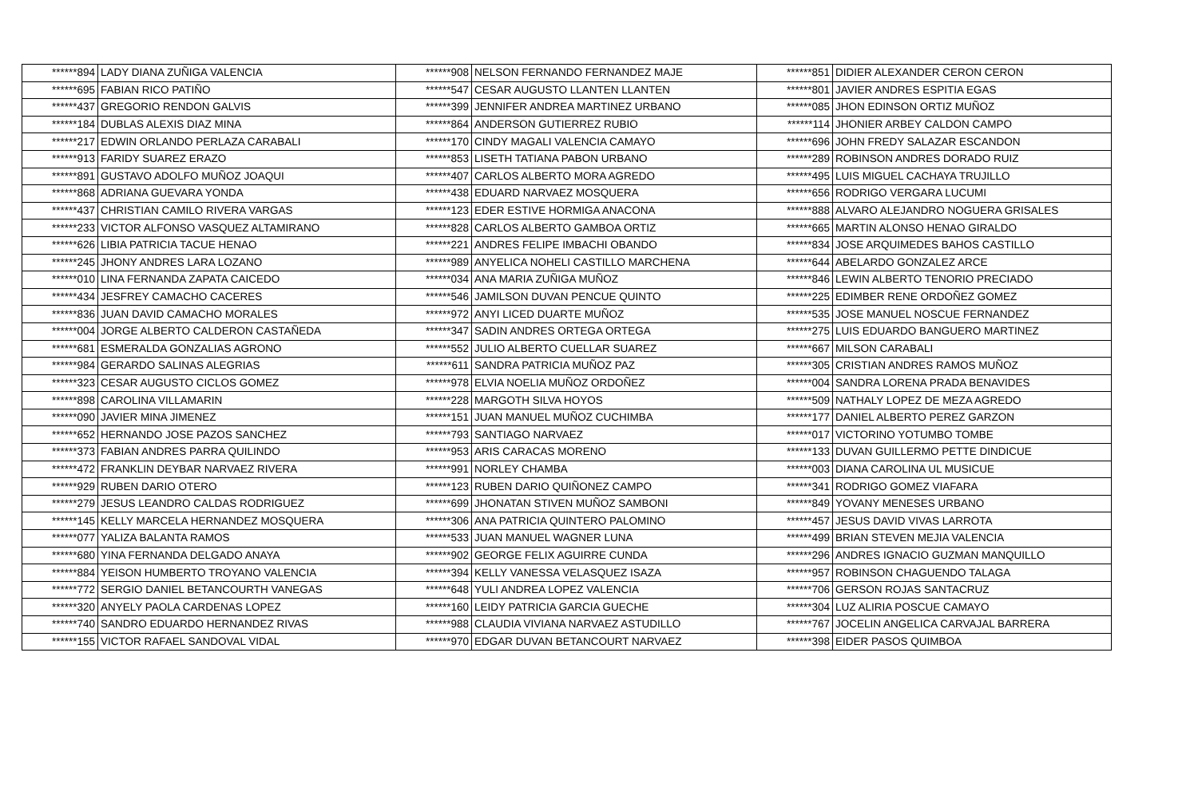| ******894 | LADY DIANA ZUÑIGA VALENCIA | ******908 | NELSON FERNANDO FERNANDEZ MAJE | ******851 | DIDIER ALEXANDER CERON CERON |
| ******695 | FABIAN RICO PATIÑO | ******547 | CESAR AUGUSTO LLANTEN LLANTEN | ******801 | JAVIER ANDRES ESPITIA EGAS |
| ******437 | GREGORIO RENDON GALVIS | ******399 | JENNIFER ANDREA MARTINEZ URBANO | ******085 | JHON EDINSON ORTIZ MUÑOZ |
| ******184 | DUBLAS ALEXIS DIAZ MINA | ******864 | ANDERSON GUTIERREZ RUBIO | ******114 | JHONIER ARBEY CALDON CAMPO |
| ******217 | EDWIN ORLANDO PERLAZA CARABALI | ******170 | CINDY MAGALI VALENCIA CAMAYO | ******696 | JOHN FREDY SALAZAR ESCANDON |
| ******913 | FARIDY SUAREZ ERAZO | ******853 | LISETH TATIANA PABON URBANO | ******289 | ROBINSON ANDRES DORADO RUIZ |
| ******891 | GUSTAVO ADOLFO MUÑOZ JOAQUI | ******407 | CARLOS ALBERTO MORA AGREDO | ******495 | LUIS MIGUEL CACHAYA TRUJILLO |
| ******868 | ADRIANA GUEVARA YONDA | ******438 | EDUARD NARVAEZ MOSQUERA | ******656 | RODRIGO VERGARA LUCUMI |
| ******437 | CHRISTIAN CAMILO RIVERA VARGAS | ******123 | EDER ESTIVE HORMIGA ANACONA | ******888 | ALVARO ALEJANDRO NOGUERA GRISALES |
| ******233 | VICTOR ALFONSO VASQUEZ ALTAMIRANO | ******828 | CARLOS ALBERTO GAMBOA ORTIZ | ******665 | MARTIN ALONSO HENAO GIRALDO |
| ******626 | LIBIA PATRICIA TACUE HENAO | ******221 | ANDRES FELIPE IMBACHI OBANDO | ******834 | JOSE ARQUIMEDES BAHOS CASTILLO |
| ******245 | JHONY ANDRES LARA LOZANO | ******989 | ANYELICA NOHELI CASTILLO MARCHENA | ******644 | ABELARDO GONZALEZ ARCE |
| ******010 | LINA FERNANDA ZAPATA CAICEDO | ******034 | ANA MARIA ZUÑIGA MUÑOZ | ******846 | LEWIN ALBERTO TENORIO PRECIADO |
| ******434 | JESFREY CAMACHO CACERES | ******546 | JAMILSON DUVAN PENCUE QUINTO | ******225 | EDIMBER RENE ORDOÑEZ GOMEZ |
| ******836 | JUAN DAVID CAMACHO MORALES | ******972 | ANYI LICED DUARTE MUÑOZ | ******535 | JOSE MANUEL NOSCUE FERNANDEZ |
| ******004 | JORGE ALBERTO CALDERON CASTAÑEDA | ******347 | SADIN ANDRES ORTEGA ORTEGA | ******275 | LUIS EDUARDO BANGUERO MARTINEZ |
| ******681 | ESMERALDA GONZALIAS AGRONO | ******552 | JULIO ALBERTO CUELLAR SUAREZ | ******667 | MILSON CARABALI |
| ******984 | GERARDO SALINAS ALEGRIAS | ******611 | SANDRA PATRICIA MUÑOZ PAZ | ******305 | CRISTIAN ANDRES RAMOS MUÑOZ |
| ******323 | CESAR AUGUSTO CICLOS GOMEZ | ******978 | ELVIA NOELIA MUÑOZ ORDOÑEZ | ******004 | SANDRA LORENA PRADA BENAVIDES |
| ******898 | CAROLINA VILLAMARIN | ******228 | MARGOTH SILVA HOYOS | ******509 | NATHALY LOPEZ DE MEZA AGREDO |
| ******090 | JAVIER MINA JIMENEZ | ******151 | JUAN MANUEL MUÑOZ CUCHIMBA | ******177 | DANIEL ALBERTO PEREZ GARZON |
| ******652 | HERNANDO JOSE PAZOS SANCHEZ | ******793 | SANTIAGO NARVAEZ | ******017 | VICTORINO YOTUMBO TOMBE |
| ******373 | FABIAN ANDRES PARRA QUILINDO | ******953 | ARIS CARACAS MORENO | ******133 | DUVAN GUILLERMO PETTE DINDICUE |
| ******472 | FRANKLIN DEYBAR NARVAEZ RIVERA | ******991 | NORLEY CHAMBA | ******003 | DIANA CAROLINA UL MUSICUE |
| ******929 | RUBEN DARIO OTERO | ******123 | RUBEN DARIO QUIÑONEZ CAMPO | ******341 | RODRIGO GOMEZ VIAFARA |
| ******279 | JESUS LEANDRO CALDAS RODRIGUEZ | ******699 | JHONATAN STIVEN MUÑOZ SAMBONI | ******849 | YOVANY MENESES URBANO |
| ******145 | KELLY MARCELA HERNANDEZ MOSQUERA | ******306 | ANA PATRICIA QUINTERO PALOMINO | ******457 | JESUS DAVID VIVAS LARROTA |
| ******077 | YALIZA BALANTA RAMOS | ******533 | JUAN MANUEL WAGNER LUNA | ******499 | BRIAN STEVEN MEJIA VALENCIA |
| ******680 | YINA FERNANDA DELGADO ANAYA | ******902 | GEORGE FELIX AGUIRRE CUNDA | ******296 | ANDRES IGNACIO GUZMAN MANQUILLO |
| ******884 | YEISON HUMBERTO TROYANO VALENCIA | ******394 | KELLY VANESSA VELASQUEZ ISAZA | ******957 | ROBINSON CHAGUENDO TALAGA |
| ******772 | SERGIO DANIEL BETANCOURTH VANEGAS | ******648 | YULI ANDREA LOPEZ VALENCIA | ******706 | GERSON ROJAS SANTACRUZ |
| ******320 | ANYELY PAOLA CARDENAS LOPEZ | ******160 | LEIDY PATRICIA GARCIA GUECHE | ******304 | LUZ ALIRIA POSCUE CAMAYO |
| ******740 | SANDRO EDUARDO HERNANDEZ RIVAS | ******988 | CLAUDIA VIVIANA NARVAEZ ASTUDILLO | ******767 | JOCELIN ANGELICA CARVAJAL BARRERA |
| ******155 | VICTOR RAFAEL SANDOVAL VIDAL | ******970 | EDGAR DUVAN BETANCOURT NARVAEZ | ******398 | EIDER PASOS QUIMBOA |